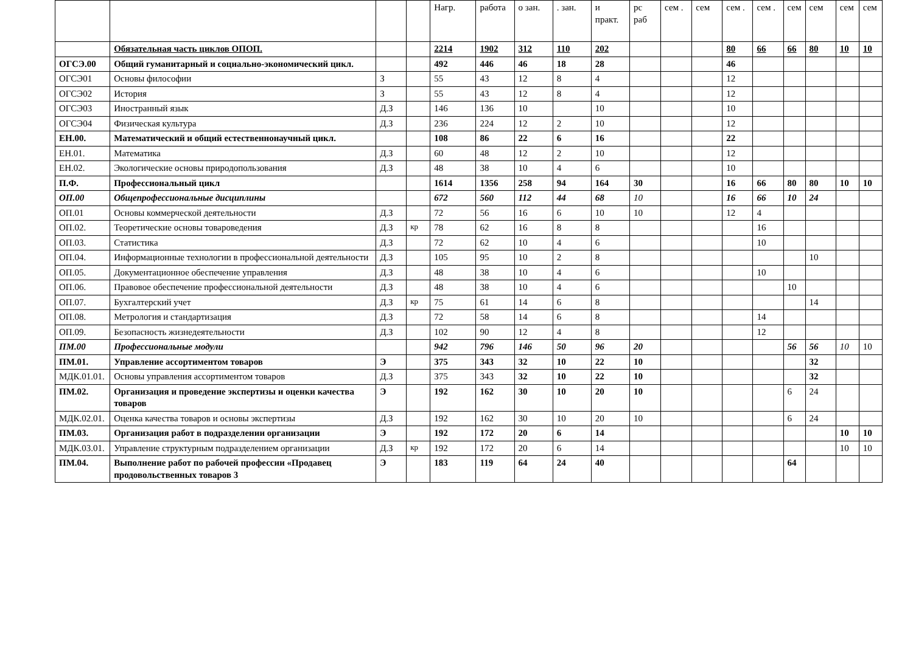| | | | | Нагр. | работа | о зан. | . зан. | и практ. | рс раб | сем . | сем | сем . | сем . | сем | сем | сем | сем |
| | Обязательная часть циклов ОПОП. | | | 2214 | 1902 | 312 | 110 | 202 | | | | 80 | 66 | 66 | 80 | 10 | 10 |
| ОГСЭ.00 | Общий гуманитарный и социально-экономический цикл. | | | 492 | 446 | 46 | 18 | 28 | | | | 46 | | | | | |
| ОГСЭ01 | Основы философии | З | | 55 | 43 | 12 | 8 | 4 | | | | 12 | | | | | |
| ОГСЭ02 | История | З | | 55 | 43 | 12 | 8 | 4 | | | | 12 | | | | | |
| ОГСЭ03 | Иностранный язык | Д.З | | 146 | 136 | 10 | | 10 | | | | 10 | | | | | |
| ОГСЭ04 | Физическая культура | Д.З | | 236 | 224 | 12 | 2 | 10 | | | | 12 | | | | | |
| ЕН.00. | Математический и общий естественнонаучный цикл. | | | 108 | 86 | 22 | 6 | 16 | | | | 22 | | | | | |
| ЕН.01. | Математика | Д.З | | 60 | 48 | 12 | 2 | 10 | | | | 12 | | | | | |
| ЕН.02. | Экологические основы природопользования | Д.З | | 48 | 38 | 10 | 4 | 6 | | | | 10 | | | | | |
| П.Ф. | Профессиональный цикл | | | 1614 | 1356 | 258 | 94 | 164 | 30 | | | 16 | 66 | 80 | 80 | 10 | 10 |
| ОП.00 | Общепрофессиональные дисциплины | | | 672 | 560 | 112 | 44 | 68 | 10 | | | 16 | 66 | 10 | 24 | | |
| ОП.01 | Основы коммерческой деятельности | Д.З | | 72 | 56 | 16 | 6 | 10 | 10 | | | 12 | 4 | | | | |
| ОП.02. | Теоретические основы товароведения | Д.З | кр | 78 | 62 | 16 | 8 | 8 | | | | | 16 | | | | |
| ОП.03. | Статистика | Д.З | | 72 | 62 | 10 | 4 | 6 | | | | | 10 | | | | |
| ОП.04. | Информационные технологии в профессиональной деятельности | Д.З | | 105 | 95 | 10 | 2 | 8 | | | | | | | 10 | | |
| ОП.05. | Документационное обеспечение управления | Д.З | | 48 | 38 | 10 | 4 | 6 | | | | | 10 | | | | |
| ОП.06. | Правовое обеспечение профессиональной деятельности | Д.З | | 48 | 38 | 10 | 4 | 6 | | | | | | 10 | | | |
| ОП.07. | Бухгалтерский учет | Д.З | кр | 75 | 61 | 14 | 6 | 8 | | | | | | | 14 | | |
| ОП.08. | Метрология и стандартизация | Д.З | | 72 | 58 | 14 | 6 | 8 | | | | | 14 | | | | |
| ОП.09. | Безопасность жизнедеятельности | Д.З | | 102 | 90 | 12 | 4 | 8 | | | | | 12 | | | | |
| ПМ.00 | Профессиональные модули | | | 942 | 796 | 146 | 50 | 96 | 20 | | | | | 56 | 56 | 10 | 10 |
| ПМ.01. | Управление ассортиментом товаров | Э | | 375 | 343 | 32 | 10 | 22 | 10 | | | | | | 32 | | |
| МДК.01.01. | Основы управления ассортиментом товаров | Д.З | | 375 | 343 | 32 | 10 | 22 | 10 | | | | | | 32 | | |
| ПМ.02. | Организация и проведение экспертизы и оценки качества товаров | Э | | 192 | 162 | 30 | 10 | 20 | 10 | | | | | 6 | 24 | | |
| МДК.02.01. | Оценка качества товаров и основы экспертизы | Д.З | | 192 | 162 | 30 | 10 | 20 | 10 | | | | | 6 | 24 | | |
| ПМ.03. | Организация работ в подразделении организации | Э | | 192 | 172 | 20 | 6 | 14 | | | | | | | | 10 | 10 |
| МДК.03.01. | Управление структурным подразделением организации | Д.З | кр | 192 | 172 | 20 | 6 | 14 | | | | | | | | 10 | 10 |
| ПМ.04. | Выполнение работ по рабочей профессии «Продавец продовольственных товаров 3 | Э | | 183 | 119 | 64 | 24 | 40 | | | | | | 64 | | | |